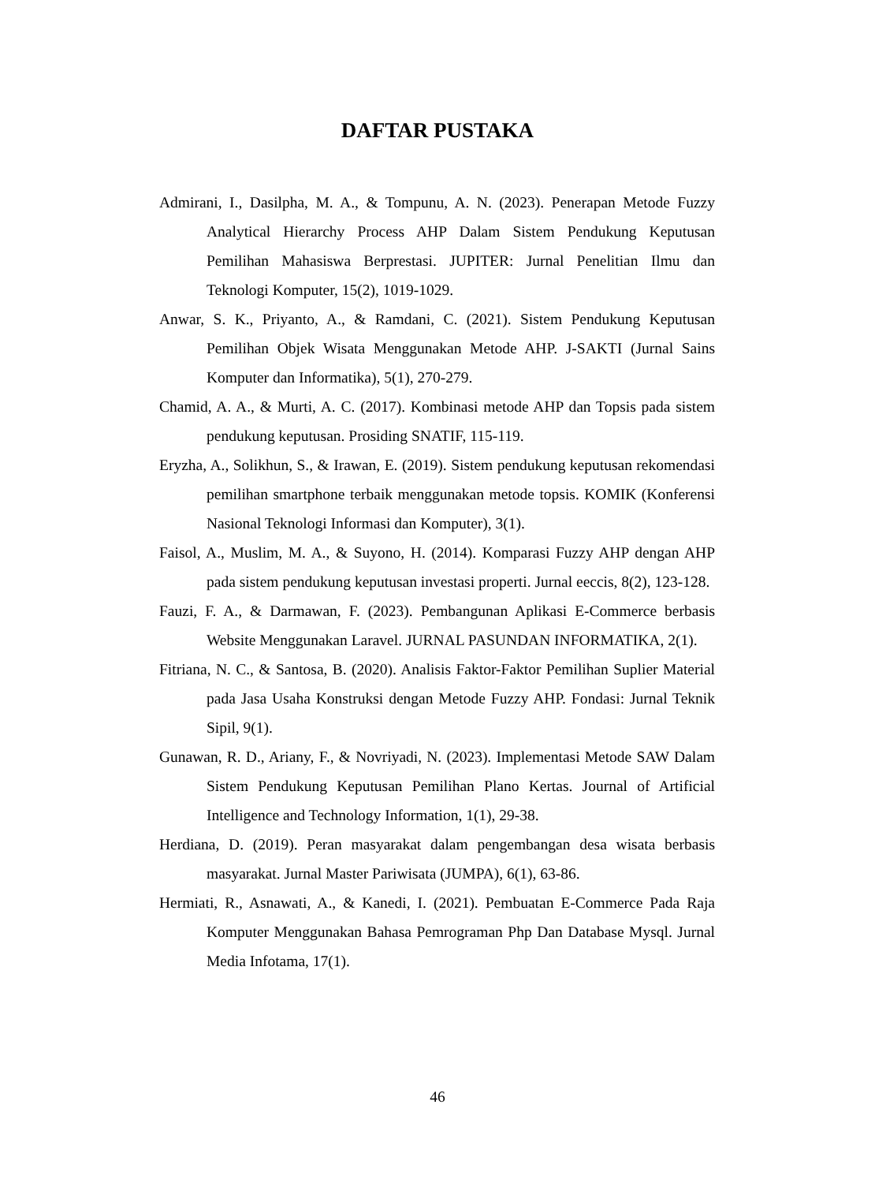DAFTAR PUSTAKA
Admirani, I., Dasilpha, M. A., & Tompunu, A. N. (2023). Penerapan Metode Fuzzy Analytical Hierarchy Process AHP Dalam Sistem Pendukung Keputusan Pemilihan Mahasiswa Berprestasi. JUPITER: Jurnal Penelitian Ilmu dan Teknologi Komputer, 15(2), 1019-1029.
Anwar, S. K., Priyanto, A., & Ramdani, C. (2021). Sistem Pendukung Keputusan Pemilihan Objek Wisata Menggunakan Metode AHP. J-SAKTI (Jurnal Sains Komputer dan Informatika), 5(1), 270-279.
Chamid, A. A., & Murti, A. C. (2017). Kombinasi metode AHP dan Topsis pada sistem pendukung keputusan. Prosiding SNATIF, 115-119.
Eryzha, A., Solikhun, S., & Irawan, E. (2019). Sistem pendukung keputusan rekomendasi pemilihan smartphone terbaik menggunakan metode topsis. KOMIK (Konferensi Nasional Teknologi Informasi dan Komputer), 3(1).
Faisol, A., Muslim, M. A., & Suyono, H. (2014). Komparasi Fuzzy AHP dengan AHP pada sistem pendukung keputusan investasi properti. Jurnal eeccis, 8(2), 123-128.
Fauzi, F. A., & Darmawan, F. (2023). Pembangunan Aplikasi E-Commerce berbasis Website Menggunakan Laravel. JURNAL PASUNDAN INFORMATIKA, 2(1).
Fitriana, N. C., & Santosa, B. (2020). Analisis Faktor-Faktor Pemilihan Suplier Material pada Jasa Usaha Konstruksi dengan Metode Fuzzy AHP. Fondasi: Jurnal Teknik Sipil, 9(1).
Gunawan, R. D., Ariany, F., & Novriyadi, N. (2023). Implementasi Metode SAW Dalam Sistem Pendukung Keputusan Pemilihan Plano Kertas. Journal of Artificial Intelligence and Technology Information, 1(1), 29-38.
Herdiana, D. (2019). Peran masyarakat dalam pengembangan desa wisata berbasis masyarakat. Jurnal Master Pariwisata (JUMPA), 6(1), 63-86.
Hermiati, R., Asnawati, A., & Kanedi, I. (2021). Pembuatan E-Commerce Pada Raja Komputer Menggunakan Bahasa Pemrograman Php Dan Database Mysql. Jurnal Media Infotama, 17(1).
46